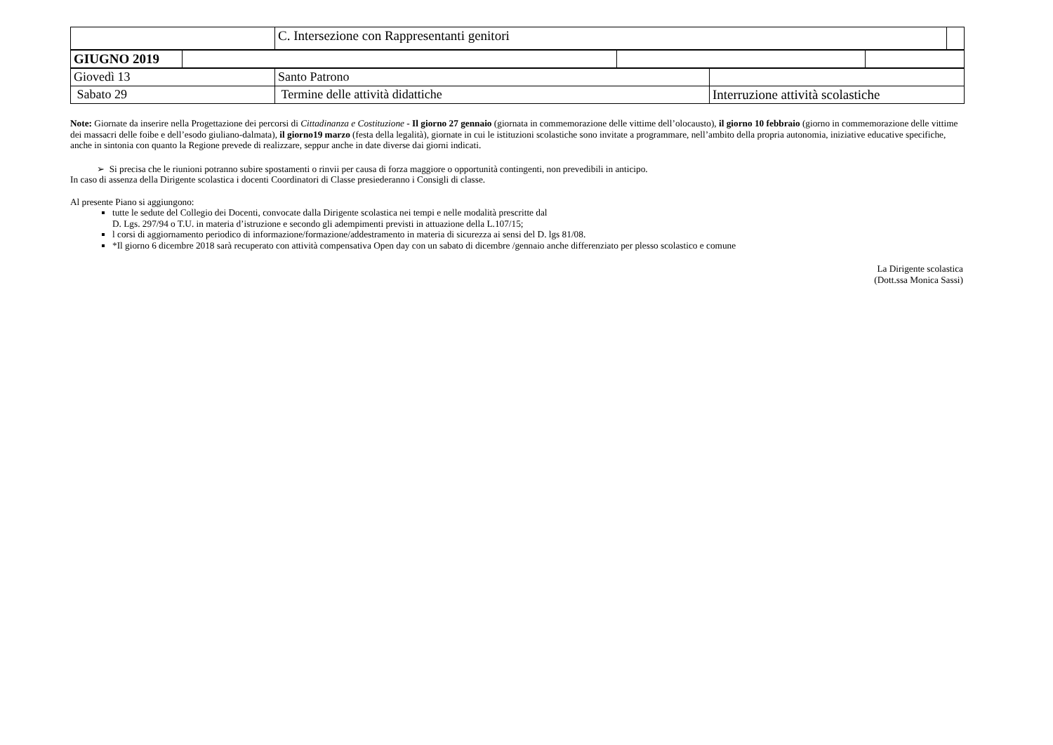| | C. Intersezione con Rappresentanti genitori | |
| GIUGNO 2019 | | | |
| Giovedì 13 | Santo Patrono | |
| Sabato 29 | Termine delle attività didattiche | Interruzione attività scolastiche |
Note: Giornate da inserire nella Progettazione dei percorsi di Cittadinanza e Costituzione - Il giorno 27 gennaio (giornata in commemorazione delle vittime dell’olocausto), il giorno 10 febbraio (giorno in commemorazione delle vittime dei massacri delle foibe e dell’esodo giuliano-dalmata), il giorno19 marzo (festa della legalità), giornate in cui le istituzioni scolastiche sono invitate a programmare, nell’ambito della propria autonomia, iniziative educative specifiche, anche in sintonia con quanto la Regione prevede di realizzare, seppur anche in date diverse dai giorni indicati.
➢ Si precisa che le riunioni potranno subire spostamenti o rinvii per causa di forza maggiore o opportunità contingenti, non prevedibili in anticipo.
In caso di assenza della Dirigente scolastica i docenti Coordinatori di Classe presiederanno i Consigli di classe.
Al presente Piano si aggiungono:
tutte le sedute del Collegio dei Docenti, convocate dalla Dirigente scolastica nei tempi e nelle modalità prescritte dal
D. Lgs. 297/94 o T.U. in materia d’istruzione e secondo gli adempimenti previsti in attuazione della L.107/15;
l corsi di aggiornamento periodico di informazione/formazione/addestramento in materia di sicurezza ai sensi del D. lgs 81/08.
*Il giorno 6 dicembre 2018 sarà recuperato con attività compensativa Open day con un sabato di dicembre /gennaio anche differenziato per plesso scolastico e comune
La Dirigente scolastica
(Dott.ssa Monica Sassi)